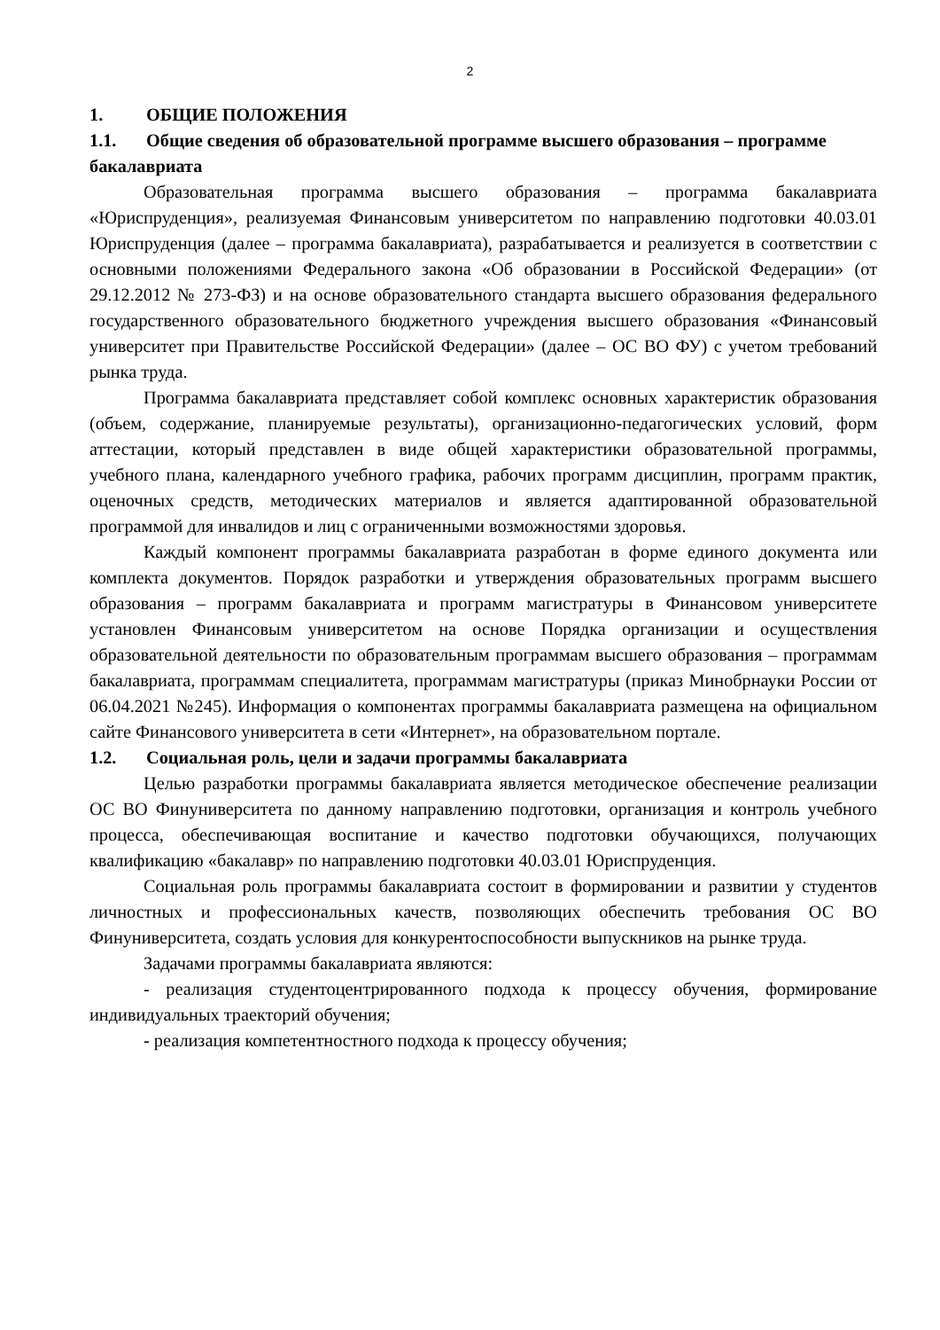2
1. ОБЩИЕ ПОЛОЖЕНИЯ
1.1. Общие сведения об образовательной программе высшего образования – программе бакалавриата
Образовательная программа высшего образования – программа бакалавриата «Юриспруденция», реализуемая Финансовым университетом по направлению подготовки 40.03.01 Юриспруденция (далее – программа бакалавриата), разрабатывается и реализуется в соответствии с основными положениями Федерального закона «Об образовании в Российской Федерации» (от 29.12.2012 № 273-ФЗ) и на основе образовательного стандарта высшего образования федерального государственного образовательного бюджетного учреждения высшего образования «Финансовый университет при Правительстве Российской Федерации» (далее – ОС ВО ФУ) с учетом требований рынка труда.
Программа бакалавриата представляет собой комплекс основных характеристик образования (объем, содержание, планируемые результаты), организационно-педагогических условий, форм аттестации, который представлен в виде общей характеристики образовательной программы, учебного плана, календарного учебного графика, рабочих программ дисциплин, программ практик, оценочных средств, методических материалов и является адаптированной образовательной программой для инвалидов и лиц с ограниченными возможностями здоровья.
Каждый компонент программы бакалавриата разработан в форме единого документа или комплекта документов. Порядок разработки и утверждения образовательных программ высшего образования – программ бакалавриата и программ магистратуры в Финансовом университете установлен Финансовым университетом на основе Порядка организации и осуществления образовательной деятельности по образовательным программам высшего образования – программам бакалавриата, программам специалитета, программам магистратуры (приказ Минобрнауки России от 06.04.2021 №245). Информация о компонентах программы бакалавриата размещена на официальном сайте Финансового университета в сети «Интернет», на образовательном портале.
1.2. Социальная роль, цели и задачи программы бакалавриата
Целью разработки программы бакалавриата является методическое обеспечение реализации ОС ВО Финуниверситета по данному направлению подготовки, организация и контроль учебного процесса, обеспечивающая воспитание и качество подготовки обучающихся, получающих квалификацию «бакалавр» по направлению подготовки 40.03.01 Юриспруденция.
Социальная роль программы бакалавриата состоит в формировании и развитии у студентов личностных и профессиональных качеств, позволяющих обеспечить требования ОС ВО Финуниверситета, создать условия для конкурентоспособности выпускников на рынке труда.
Задачами программы бакалавриата являются:
- реализация студентоцентрированного подхода к процессу обучения, формирование индивидуальных траекторий обучения;
- реализация компетентностного подхода к процессу обучения;